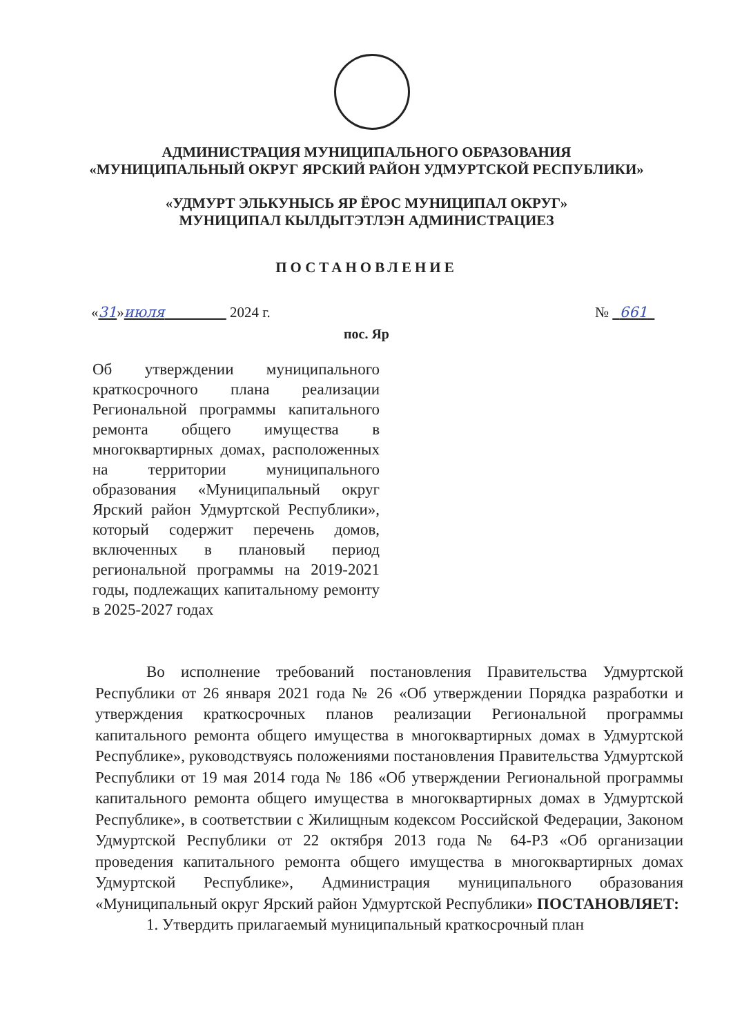АДМИНИСТРАЦИЯ МУНИЦИПАЛЬНОГО ОБРАЗОВАНИЯ
«МУНИЦИПАЛЬНЫЙ ОКРУГ ЯРСКИЙ РАЙОН УДМУРТСКОЙ РЕСПУБЛИКИ»
«УДМУРТ ЭЛЬКУНЫСЬ ЯР ЁРОС МУНИЦИПАЛ ОКРУГ»
МУНИЦИПАЛ КЫЛДЫТЭТЛЭН АДМИНИСТРАЦИЕЗ
ПОСТАНОВЛЕНИЕ
«31»июля 2024 г.
№ 661
пос. Яр
Об утверждении муниципального краткосрочного плана реализации Региональной программы капитального ремонта общего имущества в многоквартирных домах, расположенных на территории муниципального образования «Муниципальный округ Ярский район Удмуртской Республики», который содержит перечень домов, включенных в плановый период региональной программы на 2019-2021 годы, подлежащих капитальному ремонту в 2025-2027 годах
Во исполнение требований постановления Правительства Удмуртской Республики от 26 января 2021 года № 26 «Об утверждении Порядка разработки и утверждения краткосрочных планов реализации Региональной программы капитального ремонта общего имущества в многоквартирных домах в Удмуртской Республике», руководствуясь положениями постановления Правительства Удмуртской Республики от 19 мая 2014 года № 186 «Об утверждении Региональной программы капитального ремонта общего имущества в многоквартирных домах в Удмуртской Республике», в соответствии с Жилищным кодексом Российской Федерации, Законом Удмуртской Республики от 22 октября 2013 года № 64-РЗ «Об организации проведения капитального ремонта общего имущества в многоквартирных домах Удмуртской Республике», Администрация муниципального образования «Муниципальный округ Ярский район Удмуртской Республики» ПОСТАНОВЛЯЕТ:
1. Утвердить прилагаемый муниципальный краткосрочный план